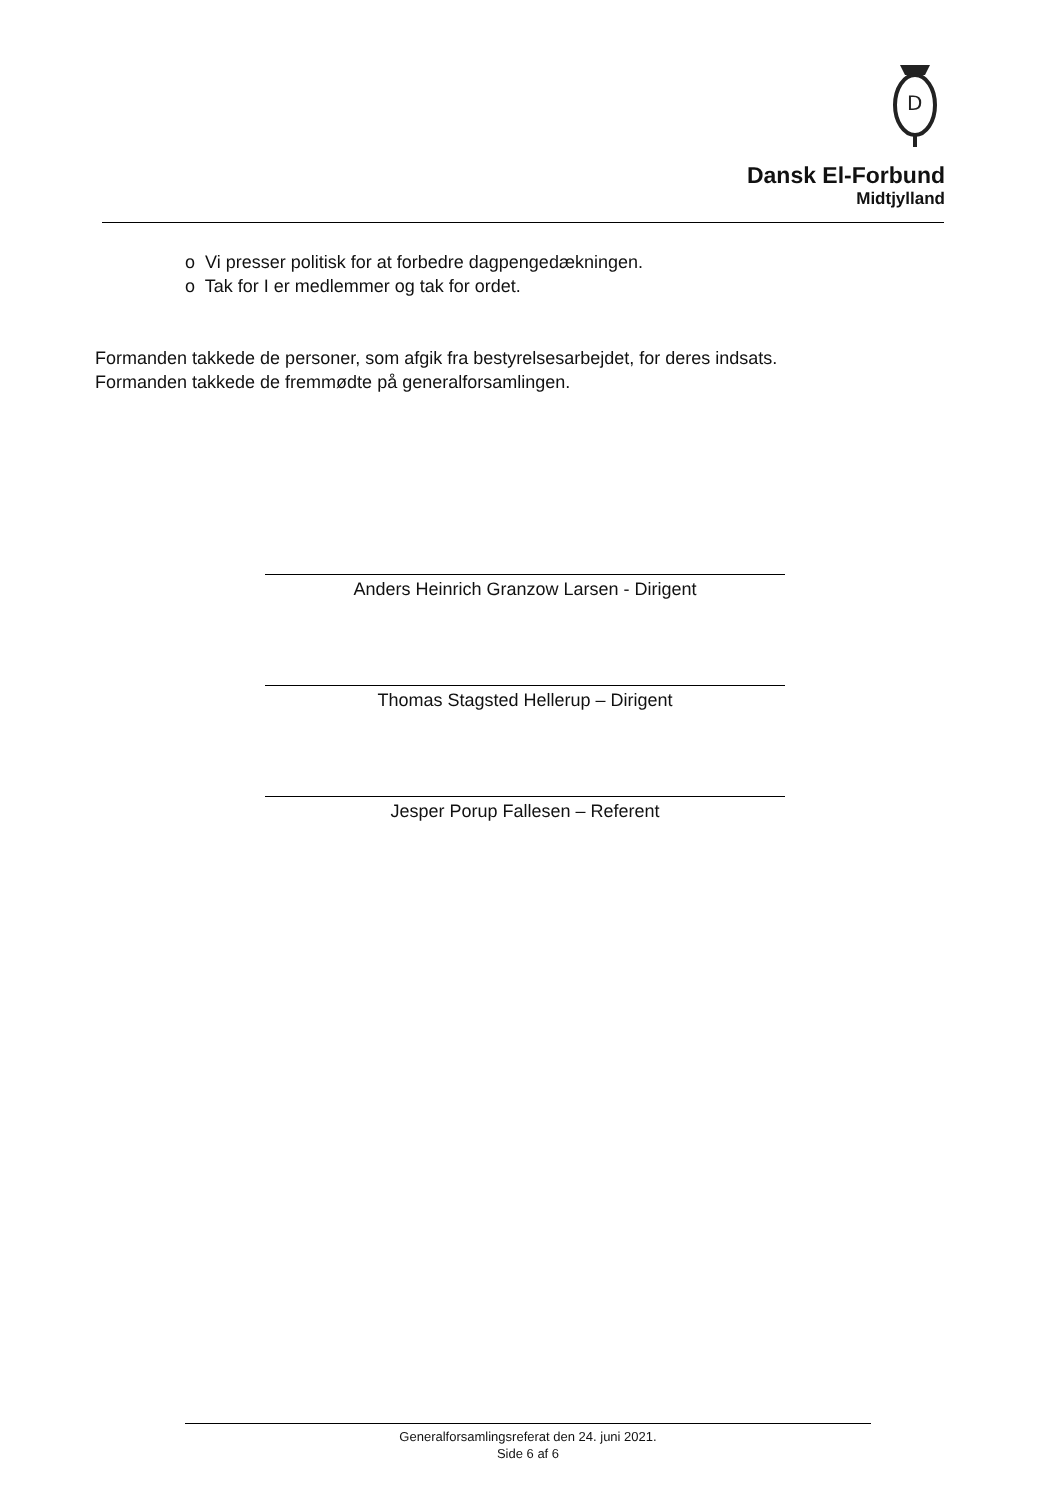D
Dansk El-Forbund
Midtjylland
o Vi presser politisk for at forbedre dagpengedækningen.
o Tak for I er medlemmer og tak for ordet.
Formanden takkede de personer, som afgik fra bestyrelsesarbejdet, for deres indsats.
Formanden takkede de fremmødte på generalforsamlingen.
Anders Heinrich Granzow Larsen - Dirigent
Thomas Stagsted Hellerup – Dirigent
Jesper Porup Fallesen – Referent
Generalforsamlingsreferat den 24. juni 2021.
Side 6 af 6